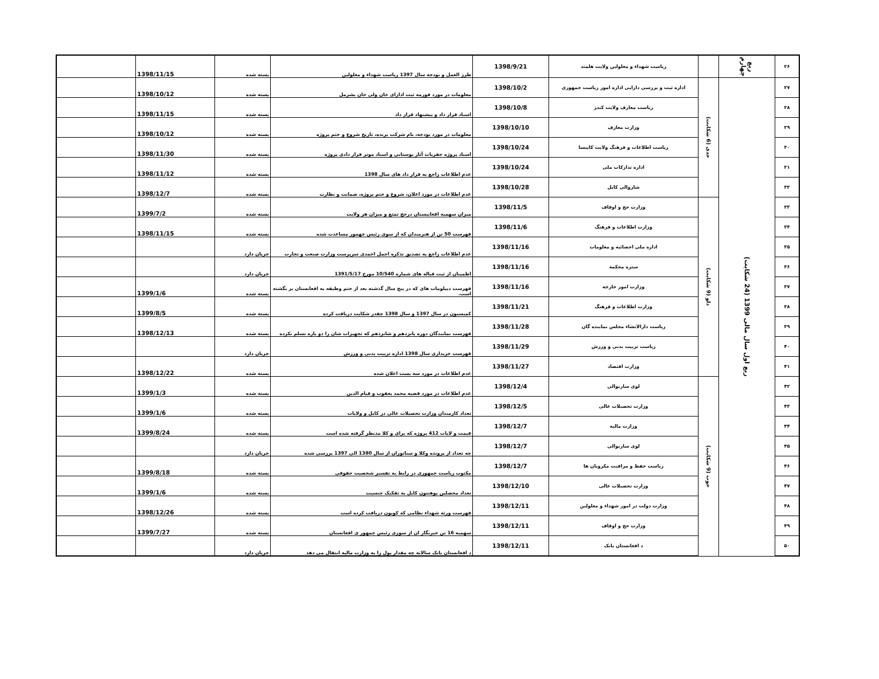| ۲۶ | ربع چهارم | | ریاست شهداء و معلولین ولایت هلمند | 1398/9/21 | طرز العمل و بودجه سال 1397 ریاست شهداء و معلولین | بسته شده | 1398/11/15 | |
| ۲۷ | ربع اول سال مالی 1399 (24 شکایت) | جدی (6 شکایت) | اداره ثبت و بررسی دارایی اداره امور ریاست جمهوری | 1398/10/2 | معلومات در مورد فورمه ثبت ادارای خان ولی خان بشرمل | بسته شده | 1398/10/12 | |
| ۲۸ | | | ریاست معارف ولایت کندز | 1398/10/8 | اسناد قرار داد و پیشنهاد قرار داد | بسته شده | 1398/11/15 | |
| ۲۹ | | | وزارت معارف | 1398/10/10 | معلومات در مورد بودجه، نام شرکت برنده، تاریخ شروع و ختم پروژه | بسته شده | 1398/10/12 | |
| ۳۰ | | | ریاست اطلاعات و فرهنگ ولایت کاپیسا | 1398/10/24 | اسناد پروژه حفریات آثار بوستانی و اسناد موتر قرار دادی پروژه | بسته شده | 1398/11/30 | |
| ۳۱ | | | اداره تدارکات ملی | 1398/10/24 | عدم اطلاعات راجع به قرار داد های سال 1398 | بسته شده | 1398/11/12 | |
| ۳۲ | | | شاروالی کابل | 1398/10/28 | عدم اطلاعات در مورد اعلان، شروع و ختم پروژه، ضمانت و نظارت | بسته شده | 1398/12/7 | |
| ۳۳ | | دلو (9 شکایت) | وزارت حج و اوقاف | 1398/11/5 | میزان سهمیه افغانیستان درحج تمتع و میزان هر ولایت | بسته شده | 1399/7/2 | |
| ۳۴ | | | وزارت اطلاعات و فرهنگ | 1398/11/6 | فهرست 50 تن از هنرمندان که از سوی رئیس جهمور مساعدت شده | بسته شده | 1398/11/15 | |
| ۳۵ | | | اداره ملی احصائیه و معلومات | 1398/11/16 | عدم اطلاعات راجع به تصدیق تذکره اجمل احمدی سرپرست وزارت صنعت و تجارت | جریان دارد | | |
| ۳۶ | | | ستره محکمه | 1398/11/16 | اطمینان از ثبت قباله های شماره 10/540 مورخ 1391/5/17 | جریان دارد | | |
| ۳۷ | | | وزارت امور خارجه | 1398/11/16 | فهرست دیپلومات های که در پنج سال گذشته بعد از ختم وظیفه به افغانستان بر نگشته است. | بسته شده | 1399/1/6 | |
| ۳۸ | | | وزارت اطلاعات و فرهنگ | 1398/11/21 | کمیسیون در سال 1397 و سال 1398 چقدر شکایت دریافت کرده | بسته شده | 1399/8/5 | |
| ۳۹ | | | ریاست دارالانشاء مجلس نماینده گان | 1398/11/28 | فهرست نمایندگان دوره پانزدهم و شانزدهم که تجهیزات شان را دو باره تسلم نکرده | بسته شده | 1398/12/13 | |
| ۴۰ | | | ریاست تربیت بدنی و ورزش | 1398/11/29 | فهرست خریداری سال 1398 اداره تربیت بدنی و ورزش | جریان دارد | | |
| ۴۱ | | | وزارت اقتصاد | 1398/11/27 | عدم اطلاعات در مورد سه بست اعلان شده | بسته شده | 1398/12/22 | |
| ۴۲ | | حوت (9 شکایت) | لوی سارنوالی | 1398/12/4 | عدم اطلاعات در مورد قضیه محمد یعقوب و قیام الدین | بسته شده | 1399/1/3 | |
| ۴۳ | | | وزارت تحصیلات عالی | 1398/12/5 | تعداد کارمندان وزارت تحصیلات عالی در کابل و ولایات | بسته شده | 1399/1/6 | |
| ۴۴ | | | وزارت مالیه | 1398/12/7 | قیمت و لایات 412 پروژه که برای و کلا مدنظر گرفته شده است | بسته شده | 1399/8/24 | |
| ۴۵ | | | لوی سارنوالی | 1398/12/7 | چه تعداد از پرونده وکلا و سناتوران از سال 1380 الی 1397 بررسی شده | جریان دارد | | |
| ۴۶ | | | ریاست حفظ و مراقبت مکرویان ها | 1398/12/7 | مکتوب ریاست جمهوری در رابط به تفسیر شخصیت حقوقی | بسته شده | 1399/8/18 | |
| ۴۷ | | | وزارت تحصیلات عالی | 1398/12/10 | تعداد محصلین پوهنتون کابل به تفکیک جنسیت | بسته شده | 1399/1/6 | |
| ۴۸ | | | وزارت دولت در امور شهداء و معلولین | 1398/12/11 | فهرست ورثه شهداء نظامی که کوپون دریافت کرده است | بسته شده | 1398/12/26 | |
| ۴۹ | | | وزارت حج و اوقاف | 1398/12/11 | سهمیه 16 تن خبرنگار ان از سوری رئیس جمهور ی افغانستان | بسته شده | 1399/7/27 | |
| ۵۰ | | | د افغانستان بانک | 1398/12/11 | د افغانستان بانک سالانه چه مقدار پول را به وزارت مالیه انتقال می دهد | جریان دارد | | |